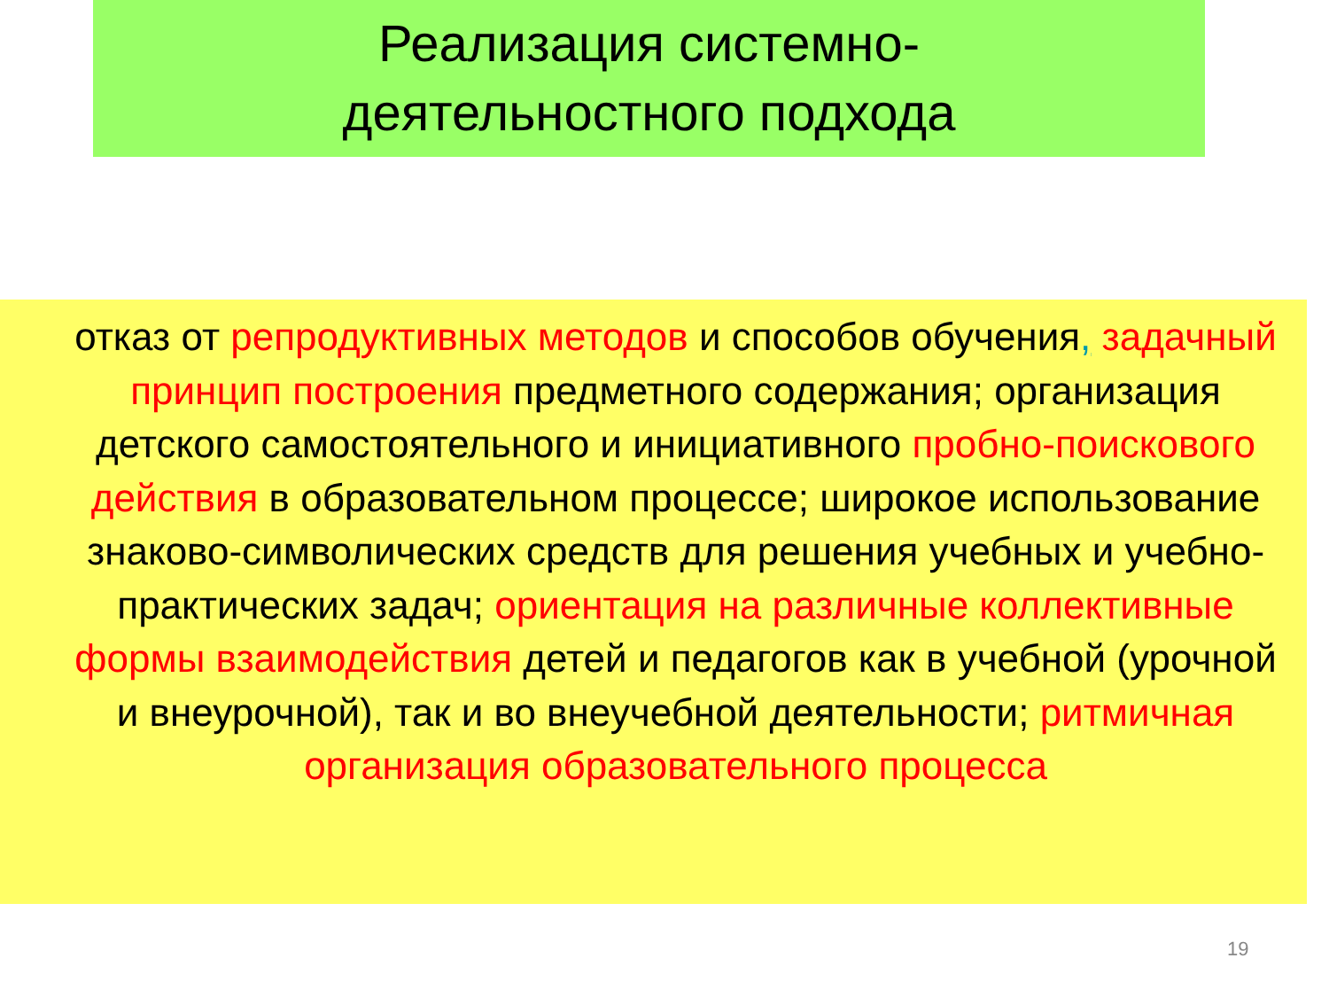Реализация системно-
деятельностного подхода
отказ от репродуктивных методов и способов обучения, задачный принцип построения предметного содержания; организация детского самостоятельного и инициативного пробно-поискового действия в образовательном процессе; широкое использование знаково-символических средств для решения учебных и учебно-практических задач; ориентация на различные коллективные формы взаимодействия детей и педагогов как в учебной (урочной и внеурочной), так и во внеучебной деятельности; ритмичная организация образовательного процесса
19